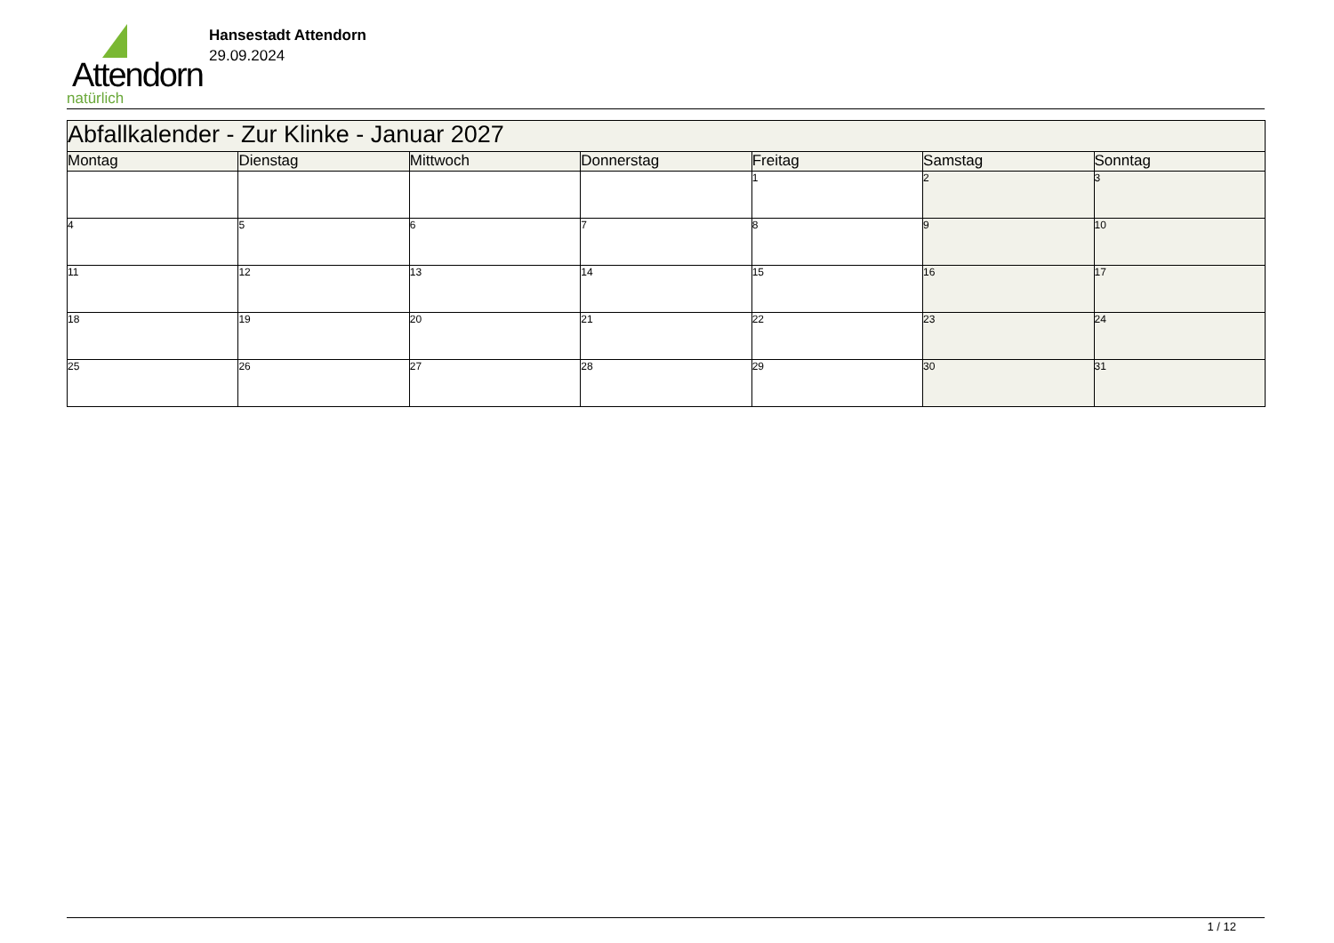Attendorn
natürlich
Hansestadt Attendorn
29.09.2024
| Abfallkalender - Zur Klinke - Januar 2027 | | | | | | |
| --- | --- | --- | --- | --- | --- | --- |
| Montag | Dienstag | Mittwoch | Donnerstag | Freitag | Samstag | Sonntag |
| | | | | 1 | 2 | 3 |
| 4 | 5 | 6 | 7 | 8 | 9 | 10 |
| 11 | 12 | 13 | 14 | 15 | 16 | 17 |
| 18 | 19 | 20 | 21 | 22 | 23 | 24 |
| 25 | 26 | 27 | 28 | 29 | 30 | 31 |
1 / 12